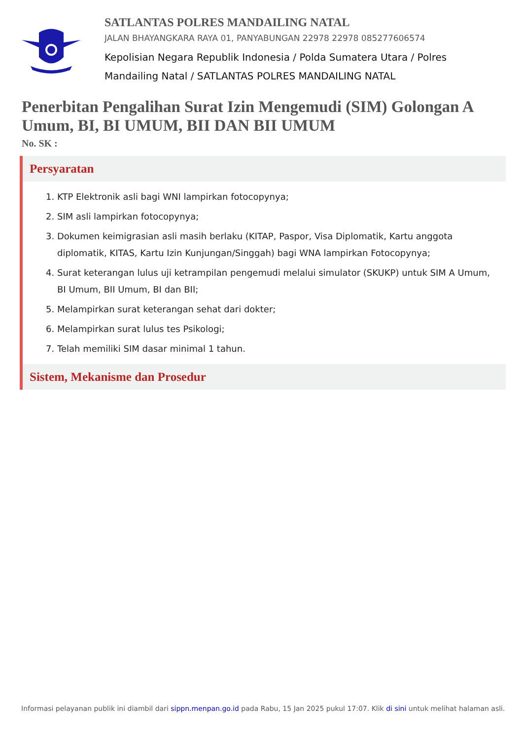SATLANTAS POLRES MANDAILING NATAL
JALAN BHAYANGKARA RAYA 01, PANYABUNGAN 22978 22978 085277606574
Kepolisian Negara Republik Indonesia / Polda Sumatera Utara / Polres Mandailing Natal / SATLANTAS POLRES MANDAILING NATAL
Penerbitan Pengalihan Surat Izin Mengemudi (SIM) Golongan A Umum, BI, BI UMUM, BII DAN BII UMUM
No. SK :
Persyaratan
1. KTP Elektronik asli bagi WNI lampirkan fotocopynya;
2. SIM asli lampirkan fotocopynya;
3. Dokumen keimigrasian asli masih berlaku (KITAP, Paspor, Visa Diplomatik, Kartu anggota diplomatik, KITAS, Kartu Izin Kunjungan/Singgah) bagi WNA lampirkan Fotocopynya;
4. Surat keterangan lulus uji ketrampilan pengemudi melalui simulator (SKUKP) untuk SIM A Umum, BI Umum, BII Umum, BI dan BII;
5. Melampirkan surat keterangan sehat dari dokter;
6. Melampirkan surat lulus tes Psikologi;
7. Telah memiliki SIM dasar minimal 1 tahun.
Sistem, Mekanisme dan Prosedur
Informasi pelayanan publik ini diambil dari sippn.menpan.go.id pada Rabu, 15 Jan 2025 pukul 17:07. Klik di sini untuk melihat halaman asli.